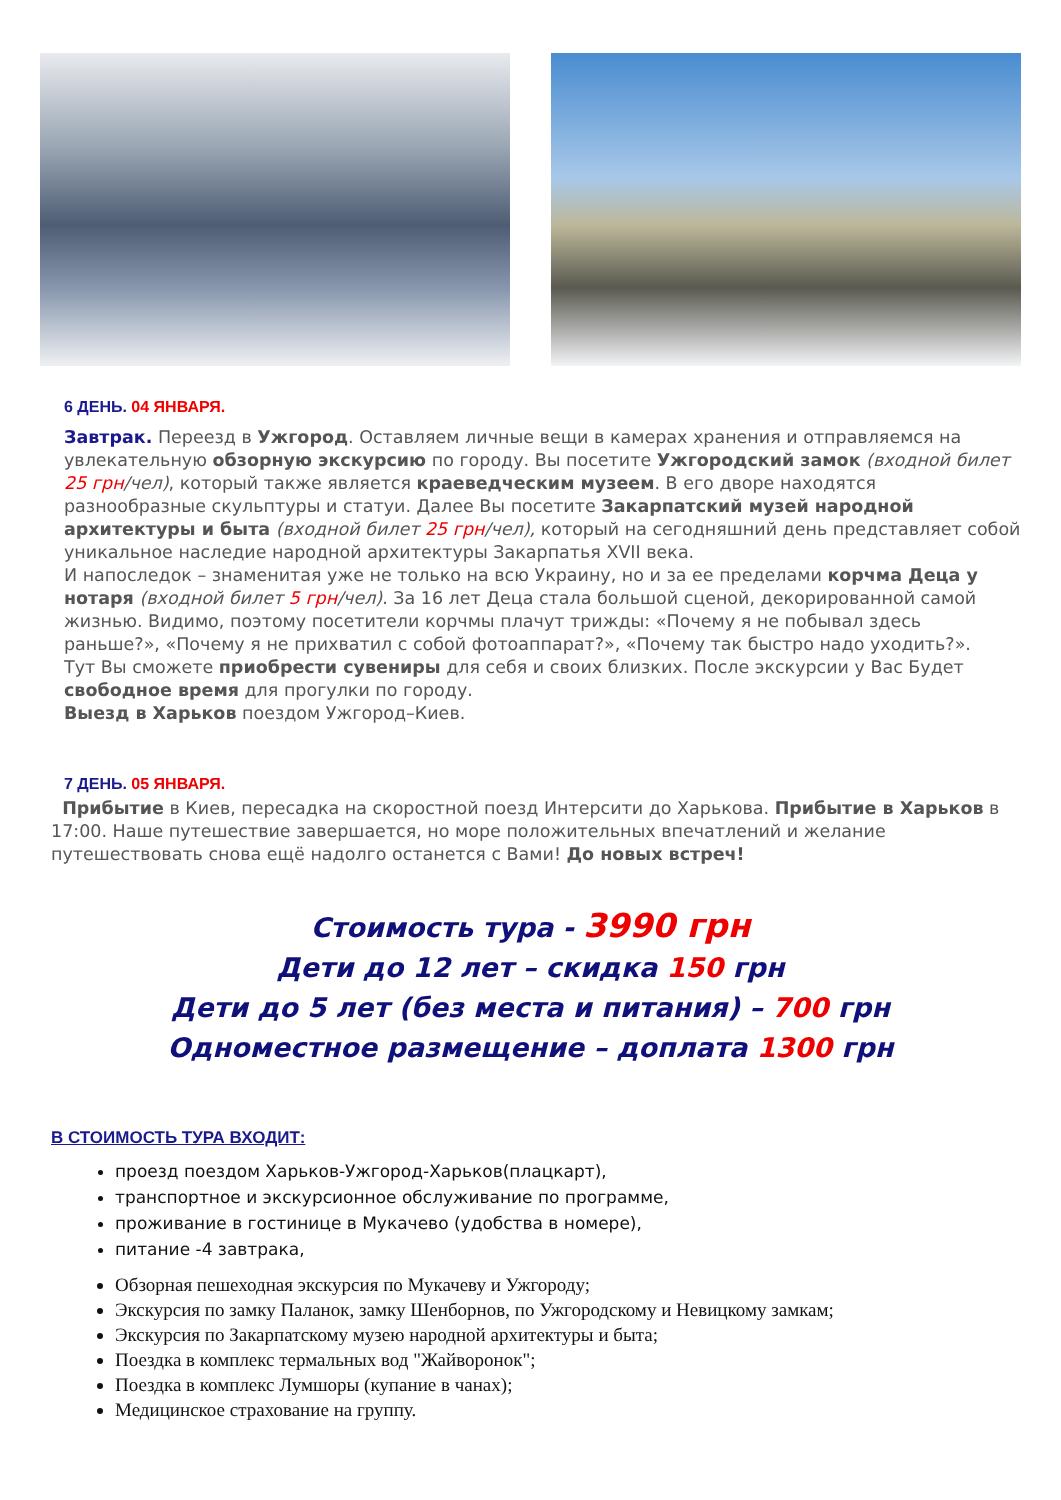6 ДЕНЬ. 04 ЯНВАРЯ.
Завтрак. Переезд в Ужгород. Оставляем личные вещи в камерах хранения и отправляемся на увлекательную обзорную экскурсию по городу. Вы посетите Ужгородский замок (входной билет 25 грн/чел), который также является краеведческим музеем. В его дворе находятся разнообразные скульптуры и статуи. Далее Вы посетите Закарпатский музей народной архитектуры и быта (входной билет 25 грн/чел), который на сегодняшний день представляет собой уникальное наследие народной архитектуры Закарпатья XVII века.
И напоследок – знаменитая уже не только на всю Украину, но и за ее пределами корчма Деца у нотаря (входной билет 5 грн/чел). За 16 лет Деца стала большой сценой, декорированной самой жизнью. Видимо, поэтому посетители корчмы плачут трижды: «Почему я не побывал здесь раньше?», «Почему я не прихватил с собой фотоаппарат?», «Почему так быстро надо уходить?».
Тут Вы сможете приобрести сувениры для себя и своих близких. После экскурсии у Вас Будет свободное время для прогулки по городу.
Выезд в Харьков поездом Ужгород–Киев.
7 ДЕНЬ. 05 ЯНВАРЯ.
Прибытие в Киев, пересадка на скоростной поезд Интерсити до Харькова. Прибытие в Харьков в 17:00. Наше путешествие завершается, но море положительных впечатлений и желание путешествовать снова ещё надолго останется с Вами! До новых встреч!
Стоимость тура - 3990 грн
Дети до 12 лет – скидка 150 грн
Дети до 5 лет (без места и питания) – 700 грн
Одноместное размещение – доплата 1300 грн
В СТОИМОСТЬ ТУРА ВХОДИТ:
проезд поездом Харьков-Ужгород-Харьков(плацкарт),
транспортное и экскурсионное обслуживание по программе,
проживание в гостинице в Мукачево (удобства в номере),
питание -4 завтрака,
Обзорная пешеходная экскурсия по Мукачеву и Ужгороду;
Экскурсия по замку Паланок, замку Шенборнов, по Ужгородскому и Невицкому замкам;
Экскурсия по Закарпатскому музею народной архитектуры и быта;
Поездка в комплекс термальных вод "Жайворонок";
Поездка в комплекс Лумшоры (купание в чанах);
Медицинское страхование на группу.